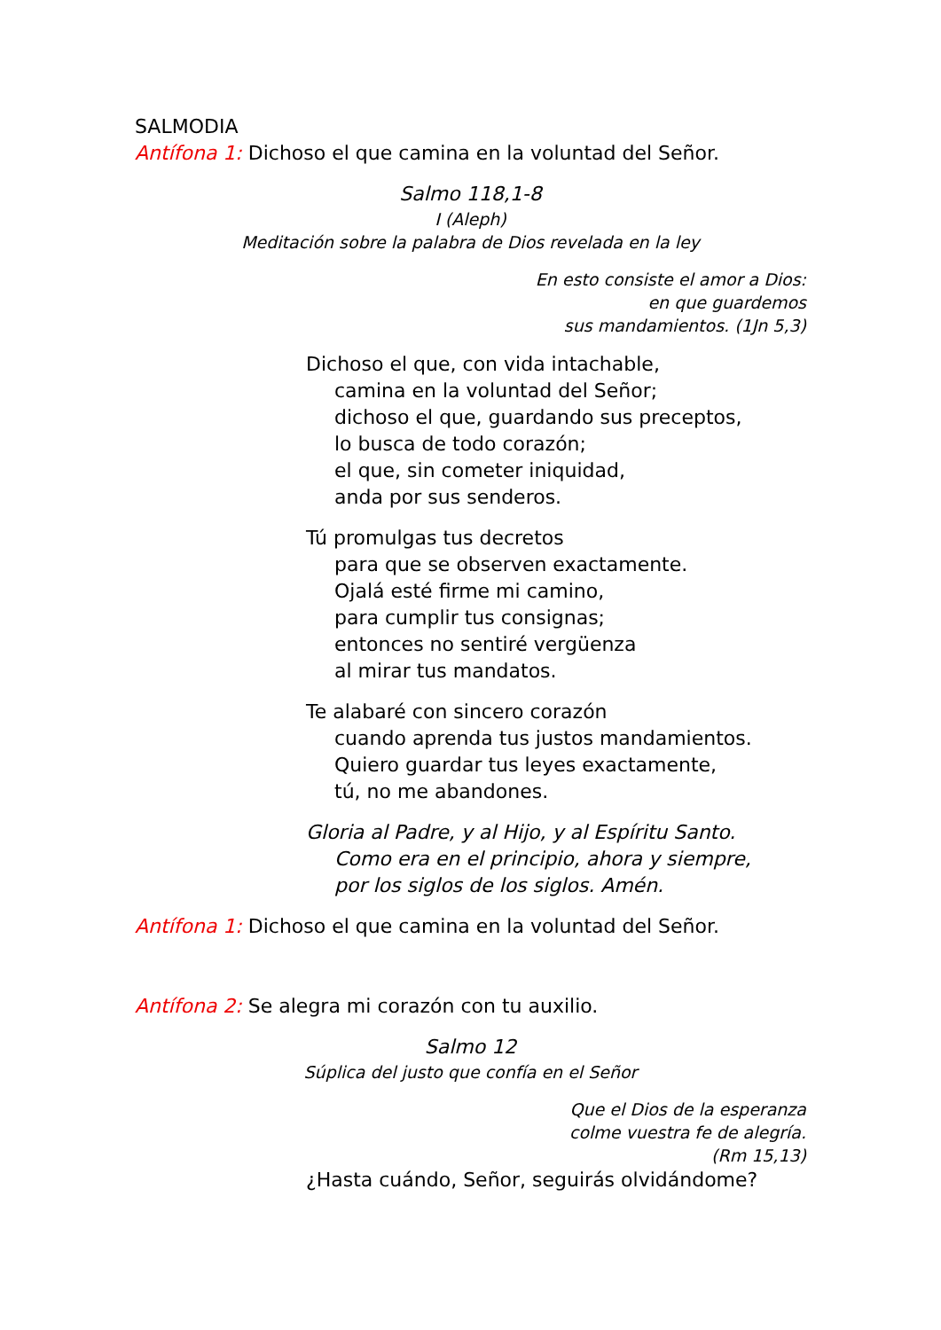SALMODIA
Antífona 1: Dichoso el que camina en la voluntad del Señor.
Salmo 118,1-8
I (Aleph)
Meditación sobre la palabra de Dios revelada en la ley
En esto consiste el amor a Dios:
en que guardemos
sus mandamientos. (1Jn 5,3)
Dichoso el que, con vida intachable,
camina en la voluntad del Señor;
dichoso el que, guardando sus preceptos,
lo busca de todo corazón;
el que, sin cometer iniquidad,
anda por sus senderos.
Tú promulgas tus decretos
para que se observen exactamente.
Ojalá esté firme mi camino,
para cumplir tus consignas;
entonces no sentiré vergüenza
al mirar tus mandatos.
Te alabaré con sincero corazón
cuando aprenda tus justos mandamientos.
Quiero guardar tus leyes exactamente,
tú, no me abandones.
Gloria al Padre, y al Hijo, y al Espíritu Santo.
Como era en el principio, ahora y siempre,
por los siglos de los siglos. Amén.
Antífona 1: Dichoso el que camina en la voluntad del Señor.
Antífona 2: Se alegra mi corazón con tu auxilio.
Salmo 12
Súplica del justo que confía en el Señor
Que el Dios de la esperanza
colme vuestra fe de alegría.
(Rm 15,13)
¿Hasta cuándo, Señor, seguirás olvidándome?